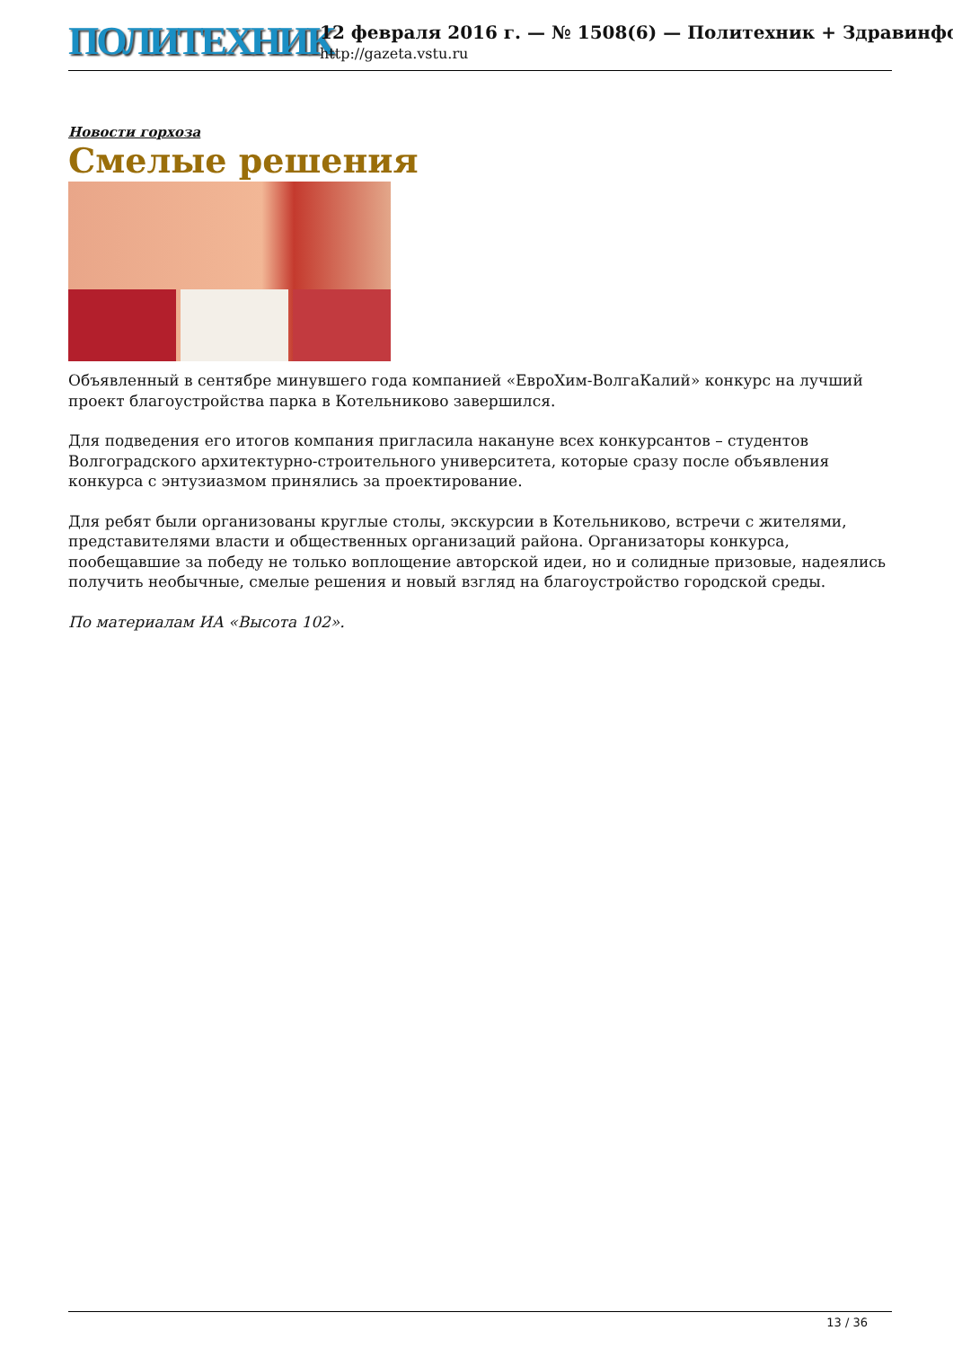ПОЛИТЕХНИК
12 февраля 2016 г. — № 1508(6) — Политехник + Здравинфо
http://gazeta.vstu.ru
Новости горхоза
Смелые решения
Объявленный в сентябре минувшего года компанией «ЕвроХим-ВолгаКалий» конкурс на лучший проект благоустройства парка в Котельниково завершился.
Для подведения его итогов компания пригласила накануне всех конкурсантов – студентов Волгоградского архитектурно-строительного университета, которые сразу после объявления конкурса с энтузиазмом принялись за проектирование.
Для ребят были организованы круглые столы, экскурсии в Котельниково, встречи с жителями, представителями власти и общественных организаций района. Организаторы конкурса, пообещавшие за победу не только воплощение авторской идеи, но и солидные призовые, надеялись получить необычные, смелые решения и новый взгляд на благоустройство городской среды.
По материалам ИА «Высота 102».
13 / 36